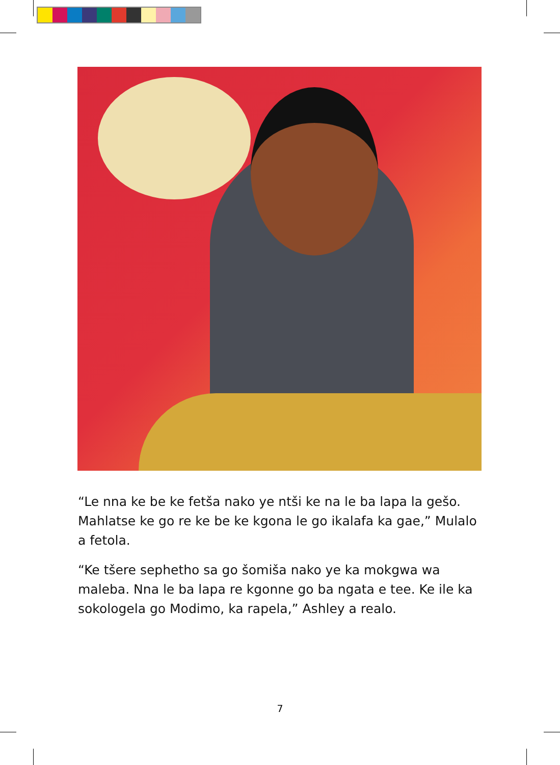“Le nna ke be ke fetša nako ye ntši ke na le ba lapa la gešo. Mahlatse ke go re ke be ke kgona le go ikalafa ka gae,” Mulalo a fetola.
“Ke tšere sephetho sa go šomiša nako ye ka mokgwa wa maleba. Nna le ba lapa re kgonne go ba ngata e tee. Ke ile ka sokologela go Modimo, ka rapela,” Ashley a realo.
7